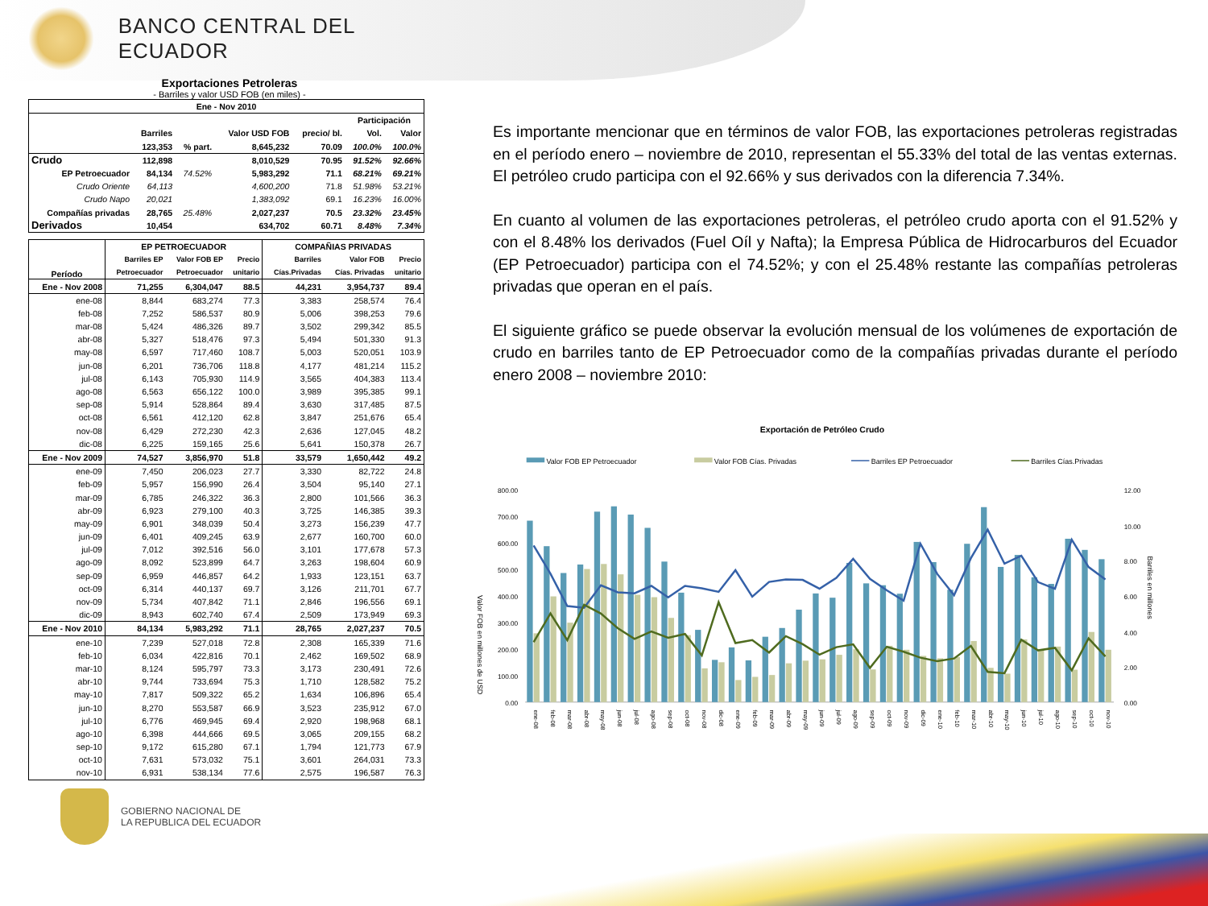BANCO CENTRAL DEL ECUADOR
Exportaciones Petroleras
- Barriles y valor USD FOB (en miles) -
| Ene - Nov 2010 | | | | | | |
| --- | --- | --- | --- | --- | --- | --- |
| | | | | | Participación | |
| | Barriles | | Valor USD FOB | precio/ bl. | Vol. | Valor |
| | 123,353 | % part. | 8,645,232 | 70.09 | 100.0% | 100.0% |
| Crudo | 112,898 | | 8,010,529 | 70.95 | 91.52% | 92.66% |
| EP Petroecuador | 84,134 | 74.52% | 5,983,292 | 71.1 | 68.21% | 69.21% |
| Crudo Oriente | 64,113 | | 4,600,200 | 71.8 | 51.98% | 53.21% |
| Crudo Napo | 20,021 | | 1,383,092 | 69.1 | 16.23% | 16.00% |
| Compañías privadas | 28,765 | 25.48% | 2,027,237 | 70.5 | 23.32% | 23.45% |
| Derivados | 10,454 | | 634,702 | 60.71 | 8.48% | 7.34% |
| Período | EP PETROECUADOR | | | COMPAÑIAS PRIVADAS | | |
| --- | --- | --- | --- | --- | --- | --- |
| | Barriles EP | Valor FOB EP | Precio | Barriles | Valor FOB | Precio |
| | Petroecuador | Petroecuador | unitario | Cías.Privadas | Cías. Privadas | unitario |
| Ene - Nov 2008 | 71,255 | 6,304,047 | 88.5 | 44,231 | 3,954,737 | 89.4 |
| ene-08 | 8,844 | 683,274 | 77.3 | 3,383 | 258,574 | 76.4 |
| feb-08 | 7,252 | 586,537 | 80.9 | 5,006 | 398,253 | 79.6 |
| mar-08 | 5,424 | 486,326 | 89.7 | 3,502 | 299,342 | 85.5 |
| abr-08 | 5,327 | 518,476 | 97.3 | 5,494 | 501,330 | 91.3 |
| may-08 | 6,597 | 717,460 | 108.7 | 5,003 | 520,051 | 103.9 |
| jun-08 | 6,201 | 736,706 | 118.8 | 4,177 | 481,214 | 115.2 |
| jul-08 | 6,143 | 705,930 | 114.9 | 3,565 | 404,383 | 113.4 |
| ago-08 | 6,563 | 656,122 | 100.0 | 3,989 | 395,385 | 99.1 |
| sep-08 | 5,914 | 528,864 | 89.4 | 3,630 | 317,485 | 87.5 |
| oct-08 | 6,561 | 412,120 | 62.8 | 3,847 | 251,676 | 65.4 |
| nov-08 | 6,429 | 272,230 | 42.3 | 2,636 | 127,045 | 48.2 |
| dic-08 | 6,225 | 159,165 | 25.6 | 5,641 | 150,378 | 26.7 |
| Ene - Nov 2009 | 74,527 | 3,856,970 | 51.8 | 33,579 | 1,650,442 | 49.2 |
| ene-09 | 7,450 | 206,023 | 27.7 | 3,330 | 82,722 | 24.8 |
| feb-09 | 5,957 | 156,990 | 26.4 | 3,504 | 95,140 | 27.1 |
| mar-09 | 6,785 | 246,322 | 36.3 | 2,800 | 101,566 | 36.3 |
| abr-09 | 6,923 | 279,100 | 40.3 | 3,725 | 146,385 | 39.3 |
| may-09 | 6,901 | 348,039 | 50.4 | 3,273 | 156,239 | 47.7 |
| jun-09 | 6,401 | 409,245 | 63.9 | 2,677 | 160,700 | 60.0 |
| jul-09 | 7,012 | 392,516 | 56.0 | 3,101 | 177,678 | 57.3 |
| ago-09 | 8,092 | 523,899 | 64.7 | 3,263 | 198,604 | 60.9 |
| sep-09 | 6,959 | 446,857 | 64.2 | 1,933 | 123,151 | 63.7 |
| oct-09 | 6,314 | 440,137 | 69.7 | 3,126 | 211,701 | 67.7 |
| nov-09 | 5,734 | 407,842 | 71.1 | 2,846 | 196,556 | 69.1 |
| dic-09 | 8,943 | 602,740 | 67.4 | 2,509 | 173,949 | 69.3 |
| Ene - Nov 2010 | 84,134 | 5,983,292 | 71.1 | 28,765 | 2,027,237 | 70.5 |
| ene-10 | 7,239 | 527,018 | 72.8 | 2,308 | 165,339 | 71.6 |
| feb-10 | 6,034 | 422,816 | 70.1 | 2,462 | 169,502 | 68.9 |
| mar-10 | 8,124 | 595,797 | 73.3 | 3,173 | 230,491 | 72.6 |
| abr-10 | 9,744 | 733,694 | 75.3 | 1,710 | 128,582 | 75.2 |
| may-10 | 7,817 | 509,322 | 65.2 | 1,634 | 106,896 | 65.4 |
| jun-10 | 8,270 | 553,587 | 66.9 | 3,523 | 235,912 | 67.0 |
| jul-10 | 6,776 | 469,945 | 69.4 | 2,920 | 198,968 | 68.1 |
| ago-10 | 6,398 | 444,666 | 69.5 | 3,065 | 209,155 | 68.2 |
| sep-10 | 9,172 | 615,280 | 67.1 | 1,794 | 121,773 | 67.9 |
| oct-10 | 7,631 | 573,032 | 75.1 | 3,601 | 264,031 | 73.3 |
| nov-10 | 6,931 | 538,134 | 77.6 | 2,575 | 196,587 | 76.3 |
GOBIERNO NACIONAL DE
LA REPUBLICA DEL ECUADOR
Es importante mencionar que en términos de valor FOB, las exportaciones petroleras registradas en el período enero – noviembre de 2010, representan el 55.33% del total de las ventas externas. El petróleo crudo participa con el 92.66% y sus derivados con la diferencia 7.34%.
En cuanto al volumen de las exportaciones petroleras, el petróleo crudo aporta con el 91.52% y con el 8.48% los derivados (Fuel Oíl y Nafta); la Empresa Pública de Hidrocarburos del Ecuador (EP Petroecuador) participa con el 74.52%; y con el 25.48% restante las compañías petroleras privadas que operan en el país.
El siguiente gráfico se puede observar la evolución mensual de los volúmenes de exportación de crudo en barriles tanto de EP Petroecuador como de la compañías privadas durante el período enero 2008 – noviembre 2010:
Exportación de Petróleo Crudo
Valor FOB EP Petroecuador
Valor FOB Cías. Privadas
Barriles EP Petroecuador
Barriles Cías.Privadas
800.00
700.00
600.00
500.00
400.00
300.00
200.00
100.00
0.00
12.00
10.00
8.00
6.00
4.00
2.00
0.00
Valor FOB en millones de USD
Barriles en millones
ene-08
feb-08
mar-08
abr-08
may-08
jun-08
jul-08
ago-08
sep-08
oct-08
nov-08
dic-08
ene-09
feb-09
mar-09
abr-09
may-09
jun-09
jul-09
ago-09
sep-09
oct-09
nov-09
dic-09
ene-10
feb-10
mar-10
abr-10
may-10
jun-10
jul-10
ago-10
sep-10
oct-10
nov-10